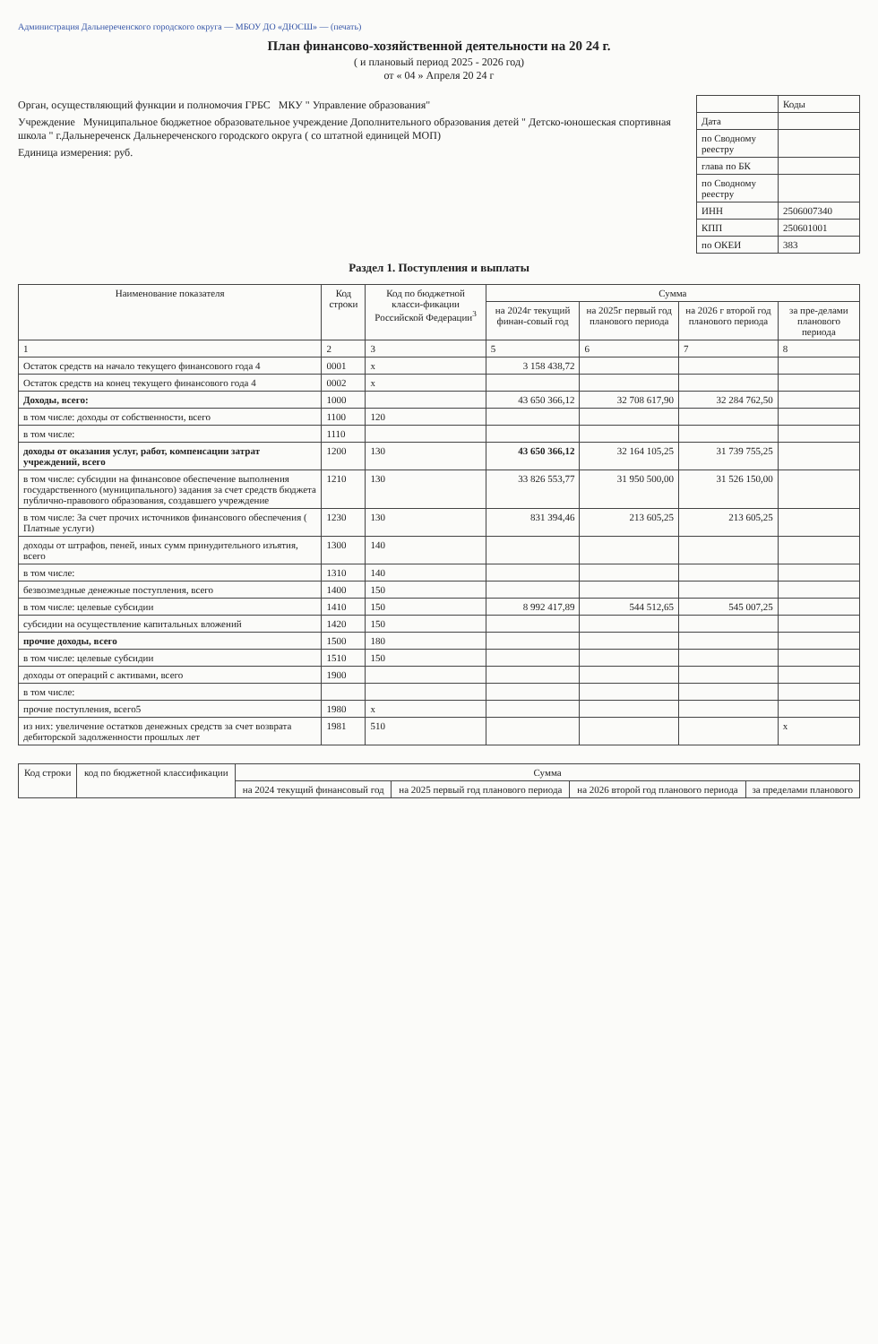Администрация Дальнереченского городского округа — МБОУ ДО «ДЮСШ» — (печать)
План финансово-хозяйственной деятельности на 20 24 г.
( и плановый период 2025 - 2026 год)
от « 04 » Апреля 20 24 г
Орган, осуществляющий функции и полномочия ГРБС МКУ " Управление образования"
Учреждение Муниципальное бюджетное образовательное учреждение Дополнительного образования детей " Детско-юношеская спортивная школа " г.Дальнереченск Дальнереченского городского округа ( со штатной единицей МОП)
Единица измерения: руб.
| | Коды |
| Дата | |
| по Сводному реестру | |
| глава по БК | |
| по Сводному реестру | |
| ИНН | 2506007340 |
| КПП | 250601001 |
| по ОКЕИ | 383 |
Раздел 1. Поступления и выплаты
| Наименование показателя | Код строки | Код по бюджетной класси-фикации Российской Федерации<sup>3</sup> | Сумма | | | |
| --- | --- | --- | --- | --- | --- | --- |
| | | | на 2024г текущий финан-совый год | на 2025г первый год планового периода | на 2026 г второй год планового периода | за пре-делами планового периода |
| 1 | 2 | 3 | 5 | 6 | 7 | 8 |
| Остаток средств на начало текущего финансового года 4 | 0001 | x | 3 158 438,72 | | | |
| Остаток средств на конец текущего финансового года 4 | 0002 | x | | | | |
| Доходы, всего: | 1000 | | 43 650 366,12 | 32 708 617,90 | 32 284 762,50 | |
| в том числе: доходы от собственности, всего | 1100 | 120 | | | | |
| в том числе: | 1110 | | | | | |
| доходы от оказания услуг, работ, компенсации затрат учреждений, всего | 1200 | 130 | 43 650 366,12 | 32 164 105,25 | 31 739 755,25 | |
| в том числе: субсидии на финансовое обеспечение выполнения государственного (муниципального) задания за счет средств бюджета публично-правового образования, создавшего учреждение | 1210 | 130 | 33 826 553,77 | 31 950 500,00 | 31 526 150,00 | |
| в том числе: За счет прочих источников финансового обеспечения ( Платные услуги) | 1230 | 130 | 831 394,46 | 213 605,25 | 213 605,25 | |
| доходы от штрафов, пеней, иных сумм принудительного изъятия, всего | 1300 | 140 | | | | |
| в том числе: | 1310 | 140 | | | | |
| безвозмездные денежные поступления, всего | 1400 | 150 | | | | |
| в том числе: целевые субсидии | 1410 | 150 | 8 992 417,89 | 544 512,65 | 545 007,25 | |
| субсидии на осуществление капитальных вложений | 1420 | 150 | | | | |
| прочие доходы, всего | 1500 | 180 | | | | |
| в том числе: целевые субсидии | 1510 | 150 | | | | |
| доходы от операций с активами, всего | 1900 | | | | | |
| в том числе: | | | | | | |
| прочие поступления, всего5 | 1980 | x | | | | |
| из них: увеличение остатков денежных средств за счет возврата дебиторской задолженности прошлых лет | 1981 | 510 | | | | x |
| Код строки | код по бюджетной классификации | Сумма | | | |
| --- | --- | --- | --- | --- | --- |
| | | на 2024 текущий финансовый год | на 2025 первый год планового периода | на 2026 второй год планового периода | за пределами планового |